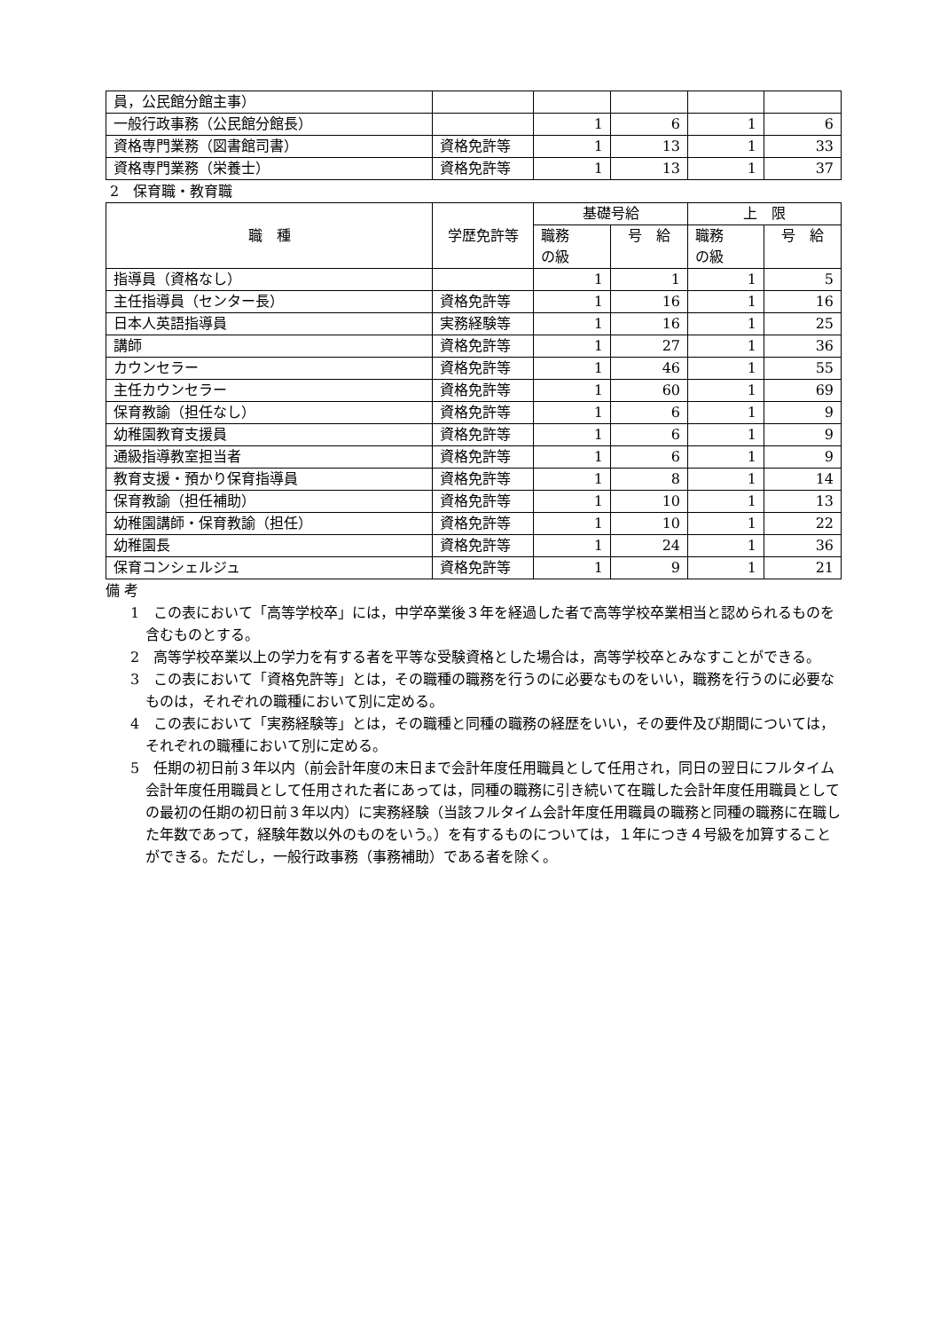| 員，公民館分館主事） | | | | | |
| 一般行政事務（公民館分館長） | | 1 | 6 | 1 | 6 |
| 資格専門業務（図書館司書） | 資格免許等 | 1 | 13 | 1 | 33 |
| 資格専門業務（栄養士） | 資格免許等 | 1 | 13 | 1 | 37 |
2　保育職・教育職
| 職 種 | 学歴免許等 | 基礎号給 | | 上 限 | |
| --- | --- | --- | --- | --- | --- |
| | | 職務 の級 | 号 給 | 職務 の級 | 号 給 |
| 指導員（資格なし） | | 1 | 1 | 1 | 5 |
| 主任指導員（センター長） | 資格免許等 | 1 | 16 | 1 | 16 |
| 日本人英語指導員 | 実務経験等 | 1 | 16 | 1 | 25 |
| 講師 | 資格免許等 | 1 | 27 | 1 | 36 |
| カウンセラー | 資格免許等 | 1 | 46 | 1 | 55 |
| 主任カウンセラー | 資格免許等 | 1 | 60 | 1 | 69 |
| 保育教諭（担任なし） | 資格免許等 | 1 | 6 | 1 | 9 |
| 幼稚園教育支援員 | 資格免許等 | 1 | 6 | 1 | 9 |
| 通級指導教室担当者 | 資格免許等 | 1 | 6 | 1 | 9 |
| 教育支援・預かり保育指導員 | 資格免許等 | 1 | 8 | 1 | 14 |
| 保育教諭（担任補助） | 資格免許等 | 1 | 10 | 1 | 13 |
| 幼稚園講師・保育教諭（担任） | 資格免許等 | 1 | 10 | 1 | 22 |
| 幼稚園長 | 資格免許等 | 1 | 24 | 1 | 36 |
| 保育コンシェルジュ | 資格免許等 | 1 | 9 | 1 | 21 |
備 考
1　この表において「高等学校卒」には，中学卒業後３年を経過した者で高等学校卒業相当と認められるものを含むものとする。
2　高等学校卒業以上の学力を有する者を平等な受験資格とした場合は，高等学校卒とみなすことができる。
3　この表において「資格免許等」とは，その職種の職務を行うのに必要なものをいい，職務を行うのに必要なものは，それぞれの職種において別に定める。
4　この表において「実務経験等」とは，その職種と同種の職務の経歴をいい，その要件及び期間については，それぞれの職種において別に定める。
5　任期の初日前３年以内（前会計年度の末日まで会計年度任用職員として任用され，同日の翌日にフルタイム会計年度任用職員として任用された者にあっては，同種の職務に引き続いて在職した会計年度任用職員としての最初の任期の初日前３年以内）に実務経験（当該フルタイム会計年度任用職員の職務と同種の職務に在職した年数であって，経験年数以外のものをいう。）を有するものについては，１年につき４号級を加算することができる。ただし，一般行政事務（事務補助）である者を除く。